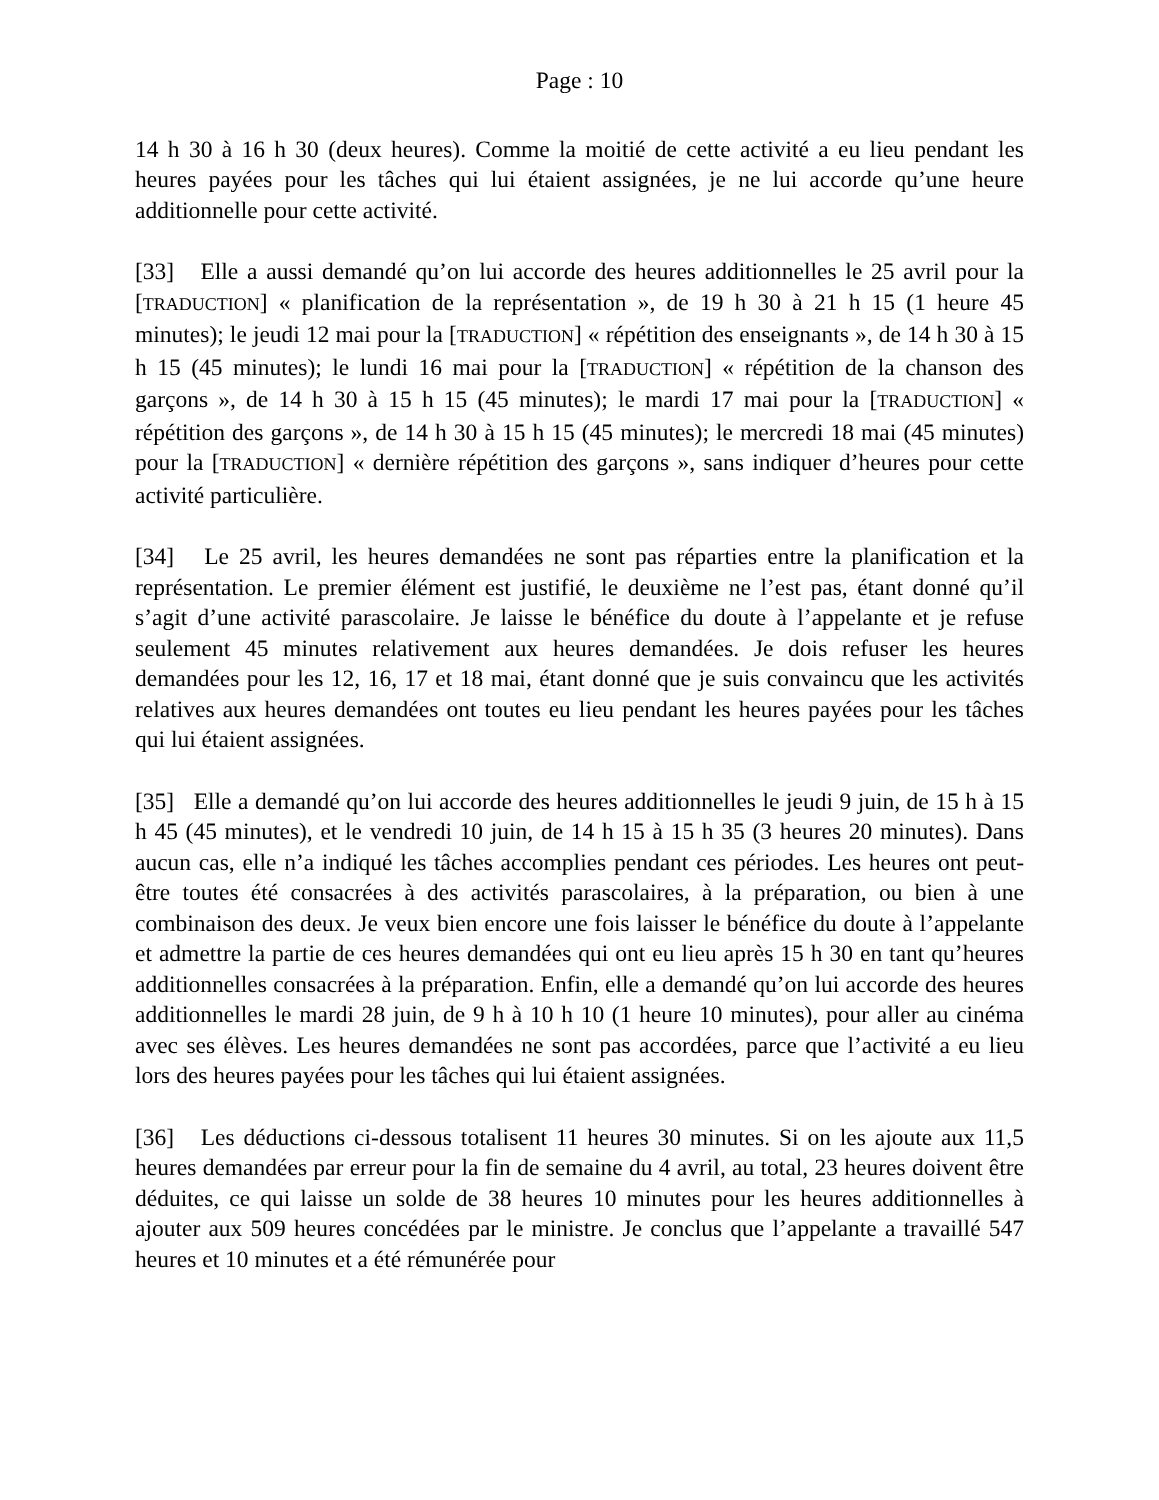Page : 10
14 h 30 à 16 h 30 (deux heures). Comme la moitié de cette activité a eu lieu pendant les heures payées pour les tâches qui lui étaient assignées, je ne lui accorde qu’une heure additionnelle pour cette activité.
[33] Elle a aussi demandé qu’on lui accorde des heures additionnelles le 25 avril pour la [TRADUCTION] « planification de la représentation », de 19 h 30 à 21 h 15 (1 heure 45 minutes); le jeudi 12 mai pour la [TRADUCTION] « répétition des enseignants », de 14 h 30 à 15 h 15 (45 minutes); le lundi 16 mai pour la [TRADUCTION] « répétition de la chanson des garçons », de 14 h 30 à 15 h 15 (45 minutes); le mardi 17 mai pour la [TRADUCTION] « répétition des garçons », de 14 h 30 à 15 h 15 (45 minutes); le mercredi 18 mai (45 minutes) pour la [TRADUCTION] « dernière répétition des garçons », sans indiquer d’heures pour cette activité particulière.
[34] Le 25 avril, les heures demandées ne sont pas réparties entre la planification et la représentation. Le premier élément est justifié, le deuxième ne l’est pas, étant donné qu’il s’agit d’une activité parascolaire. Je laisse le bénéfice du doute à l’appelante et je refuse seulement 45 minutes relativement aux heures demandées. Je dois refuser les heures demandées pour les 12, 16, 17 et 18 mai, étant donné que je suis convaincu que les activités relatives aux heures demandées ont toutes eu lieu pendant les heures payées pour les tâches qui lui étaient assignées.
[35] Elle a demandé qu’on lui accorde des heures additionnelles le jeudi 9 juin, de 15 h à 15 h 45 (45 minutes), et le vendredi 10 juin, de 14 h 15 à 15 h 35 (3 heures 20 minutes). Dans aucun cas, elle n’a indiqué les tâches accomplies pendant ces périodes. Les heures ont peut-être toutes été consacrées à des activités parascolaires, à la préparation, ou bien à une combinaison des deux. Je veux bien encore une fois laisser le bénéfice du doute à l’appelante et admettre la partie de ces heures demandées qui ont eu lieu après 15 h 30 en tant qu’heures additionnelles consacrées à la préparation. Enfin, elle a demandé qu’on lui accorde des heures additionnelles le mardi 28 juin, de 9 h à 10 h 10 (1 heure 10 minutes), pour aller au cinéma avec ses élèves. Les heures demandées ne sont pas accordées, parce que l’activité a eu lieu lors des heures payées pour les tâches qui lui étaient assignées.
[36] Les déductions ci-dessous totalisent 11 heures 30 minutes. Si on les ajoute aux 11,5 heures demandées par erreur pour la fin de semaine du 4 avril, au total, 23 heures doivent être déduites, ce qui laisse un solde de 38 heures 10 minutes pour les heures additionnelles à ajouter aux 509 heures concédées par le ministre. Je conclus que l’appelante a travaillé 547 heures et 10 minutes et a été rémunérée pour